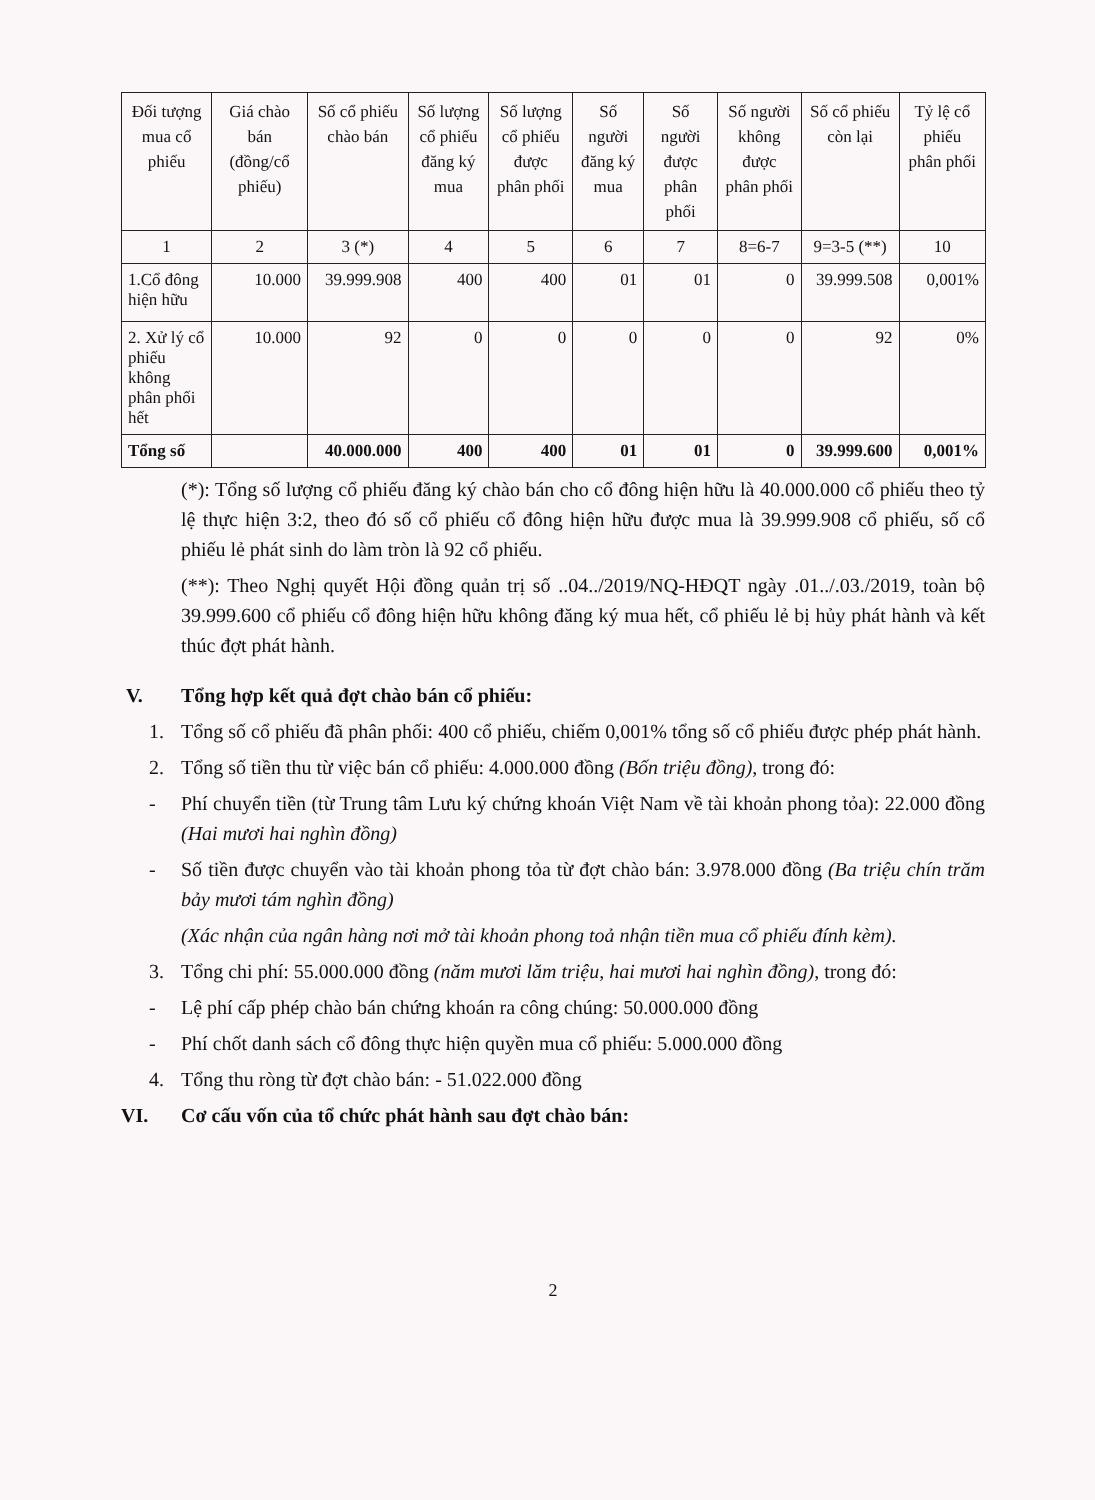| Đối tượng mua cổ phiếu | Giá chào bán (đồng/cổ phiếu) | Số cổ phiếu chào bán | Số lượng cổ phiếu đăng ký mua | Số lượng cổ phiếu được phân phối | Số người đăng ký mua | Số người được phân phối | Số người không được phân phối | Số cổ phiếu còn lại | Tỷ lệ cổ phiếu phân phối |
| --- | --- | --- | --- | --- | --- | --- | --- | --- | --- |
| 1 | 2 | 3 (*) | 4 | 5 | 6 | 7 | 8=6-7 | 9=3-5 (**) | 10 |
| 1.Cổ đông hiện hữu | 10.000 | 39.999.908 | 400 | 400 | 01 | 01 | 0 | 39.999.508 | 0,001% |
| 2. Xử lý cổ phiếu không phân phối hết | 10.000 | 92 | 0 | 0 | 0 | 0 | 0 | 92 | 0% |
| Tổng số | | 40.000.000 | 400 | 400 | 01 | 01 | 0 | 39.999.600 | 0,001% |
(*): Tổng số lượng cổ phiếu đăng ký chào bán cho cổ đông hiện hữu là 40.000.000 cổ phiếu theo tỷ lệ thực hiện 3:2, theo đó số cổ phiếu cổ đông hiện hữu được mua là 39.999.908 cổ phiếu, số cổ phiếu lẻ phát sinh do làm tròn là 92 cổ phiếu.
(**): Theo Nghị quyết Hội đồng quản trị số ..04../2019/NQ-HĐQT ngày .01../.03./2019, toàn bộ 39.999.600 cổ phiếu cổ đông hiện hữu không đăng ký mua hết, cổ phiếu lẻ bị hủy phát hành và kết thúc đợt phát hành.
V. Tổng hợp kết quả đợt chào bán cổ phiếu:
1. Tổng số cổ phiếu đã phân phối: 400 cổ phiếu, chiếm 0,001% tổng số cổ phiếu được phép phát hành.
2. Tổng số tiền thu từ việc bán cổ phiếu: 4.000.000 đồng (Bốn triệu đồng), trong đó:
- Phí chuyển tiền (từ Trung tâm Lưu ký chứng khoán Việt Nam về tài khoản phong tỏa): 22.000 đồng (Hai mươi hai nghìn đồng)
- Số tiền được chuyển vào tài khoản phong tỏa từ đợt chào bán: 3.978.000 đồng (Ba triệu chín trăm bảy mươi tám nghìn đồng)
(Xác nhận của ngân hàng nơi mở tài khoản phong toả nhận tiền mua cổ phiếu đính kèm).
3. Tổng chi phí: 55.000.000 đồng (năm mươi lăm triệu, hai mươi hai nghìn đồng), trong đó:
- Lệ phí cấp phép chào bán chứng khoán ra công chúng: 50.000.000 đồng
- Phí chốt danh sách cổ đông thực hiện quyền mua cổ phiếu: 5.000.000 đồng
4. Tổng thu ròng từ đợt chào bán: - 51.022.000 đồng
VI. Cơ cấu vốn của tổ chức phát hành sau đợt chào bán:
2